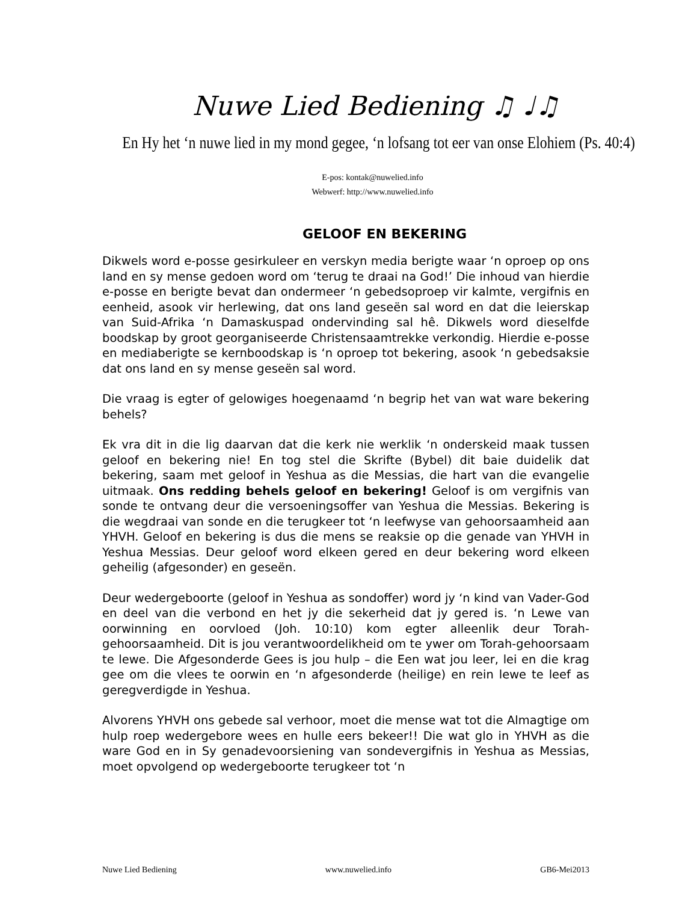Nuwe Lied Bediening ♫ ♩♫
En Hy het ‘n nuwe lied in my mond gegee, ‘n lofsang tot eer van onse Elohiem (Ps. 40:4)
E-pos: kontak@nuwelied.info
Webwerf: http://www.nuwelied.info
GELOOF EN BEKERING
Dikwels word e-posse gesirkuleer en verskyn media berigte waar ‘n oproep op ons land en sy mense gedoen word om ‘terug te draai na God!’ Die inhoud van hierdie e-posse en berigte bevat dan ondermeer ‘n gebedsoproep vir kalmte, vergifnis en eenheid, asook vir herlewing, dat ons land geseën sal word en dat die leierskap van Suid-Afrika ‘n Damaskuspad ondervinding sal hê. Dikwels word dieselfde boodskap by groot georganiseerde Christensaamtrekke verkondig. Hierdie e-posse en mediaberigte se kernboodskap is ‘n oproep tot bekering, asook ‘n gebedsaksie dat ons land en sy mense geseën sal word.
Die vraag is egter of gelowiges hoegenaamd ‘n begrip het van wat ware bekering behels?
Ek vra dit in die lig daarvan dat die kerk nie werklik ‘n onderskeid maak tussen geloof en bekering nie! En tog stel die Skrifte (Bybel) dit baie duidelik dat bekering, saam met geloof in Yeshua as die Messias, die hart van die evangelie uitmaak. Ons redding behels geloof en bekering! Geloof is om vergifnis van sonde te ontvang deur die versoeningsoffer van Yeshua die Messias. Bekering is die wegdraai van sonde en die terugkeer tot ‘n leefwyse van gehoorsaamheid aan YHVH. Geloof en bekering is dus die mens se reaksie op die genade van YHVH in Yeshua Messias. Deur geloof word elkeen gered en deur bekering word elkeen geheilig (afgesonder) en geseën.
Deur wedergeboorte (geloof in Yeshua as sondoffer) word jy ‘n kind van Vader-God en deel van die verbond en het jy die sekerheid dat jy gered is. ‘n Lewe van oorwinning en oorvloed (Joh. 10:10) kom egter alleenlik deur Torah-gehoorsaamheid. Dit is jou verantwoordelikheid om te ywer om Torah-gehoorsaam te lewe. Die Afgesonderde Gees is jou hulp – die Een wat jou leer, lei en die krag gee om die vlees te oorwin en ‘n afgesonderde (heilige) en rein lewe te leef as geregverdigde in Yeshua.
Alvorens YHVH ons gebede sal verhoor, moet die mense wat tot die Almagtige om hulp roep wedergebore wees en hulle eers bekeer!! Die wat glo in YHVH as die ware God en in Sy genadevoorsiening van sondevergifnis in Yeshua as Messias, moet opvolgend op wedergeboorte terugkeer tot ‘n
Nuwe Lied Bediening www.nuwelied.info GB6-Mei2013